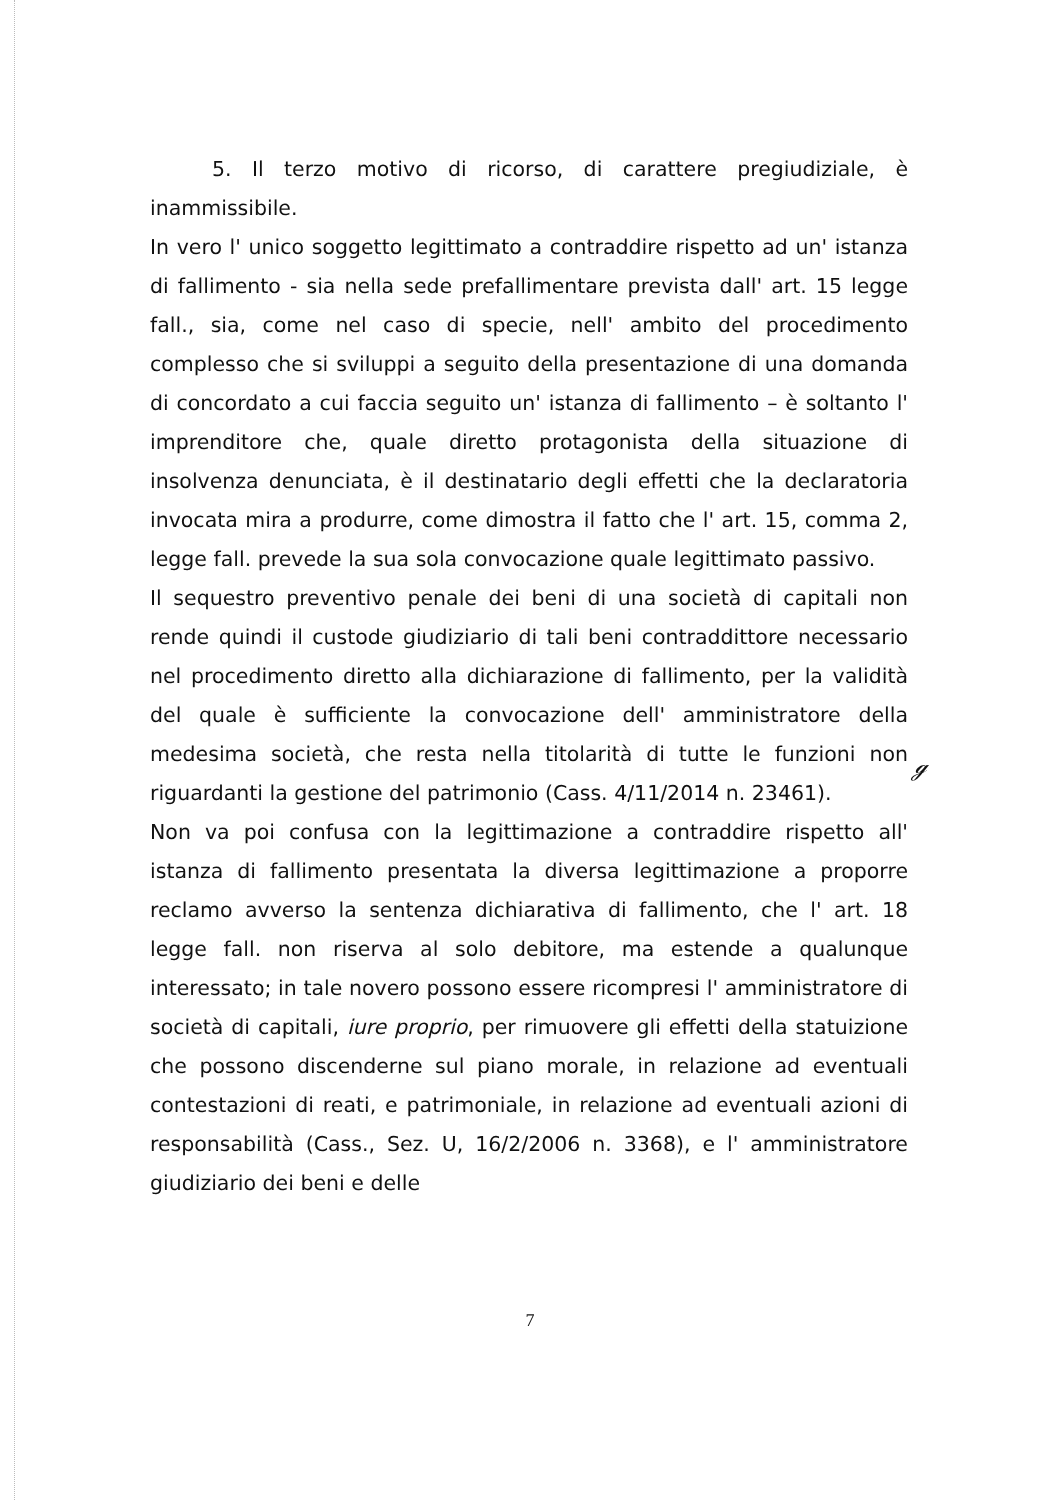5. Il terzo motivo di ricorso, di carattere pregiudiziale, è inammissibile.
In vero l' unico soggetto legittimato a contraddire rispetto ad un' istanza di fallimento - sia nella sede prefallimentare prevista dall' art. 15 legge fall., sia, come nel caso di specie, nell' ambito del procedimento complesso che si sviluppi a seguito della presentazione di una domanda di concordato a cui faccia seguito un' istanza di fallimento – è soltanto l' imprenditore che, quale diretto protagonista della situazione di insolvenza denunciata, è il destinatario degli effetti che la declaratoria invocata mira a produrre, come dimostra il fatto che l' art. 15, comma 2, legge fall. prevede la sua sola convocazione quale legittimato passivo.
Il sequestro preventivo penale dei beni di una società di capitali non rende quindi il custode giudiziario di tali beni contraddittore necessario nel procedimento diretto alla dichiarazione di fallimento, per la validità del quale è sufficiente la convocazione dell' amministratore della medesima società, che resta nella titolarità di tutte le funzioni non riguardanti la gestione del patrimonio (Cass. 4/11/2014 n. 23461).
Non va poi confusa con la legittimazione a contraddire rispetto all' istanza di fallimento presentata la diversa legittimazione a proporre reclamo avverso la sentenza dichiarativa di fallimento, che l' art. 18 legge fall. non riserva al solo debitore, ma estende a qualunque interessato; in tale novero possono essere ricompresi l' amministratore di società di capitali, iure proprio, per rimuovere gli effetti della statuizione che possono discenderne sul piano morale, in relazione ad eventuali contestazioni di reati, e patrimoniale, in relazione ad eventuali azioni di responsabilità (Cass., Sez. U, 16/2/2006 n. 3368), e l' amministratore giudiziario dei beni e delle
ℊ
7